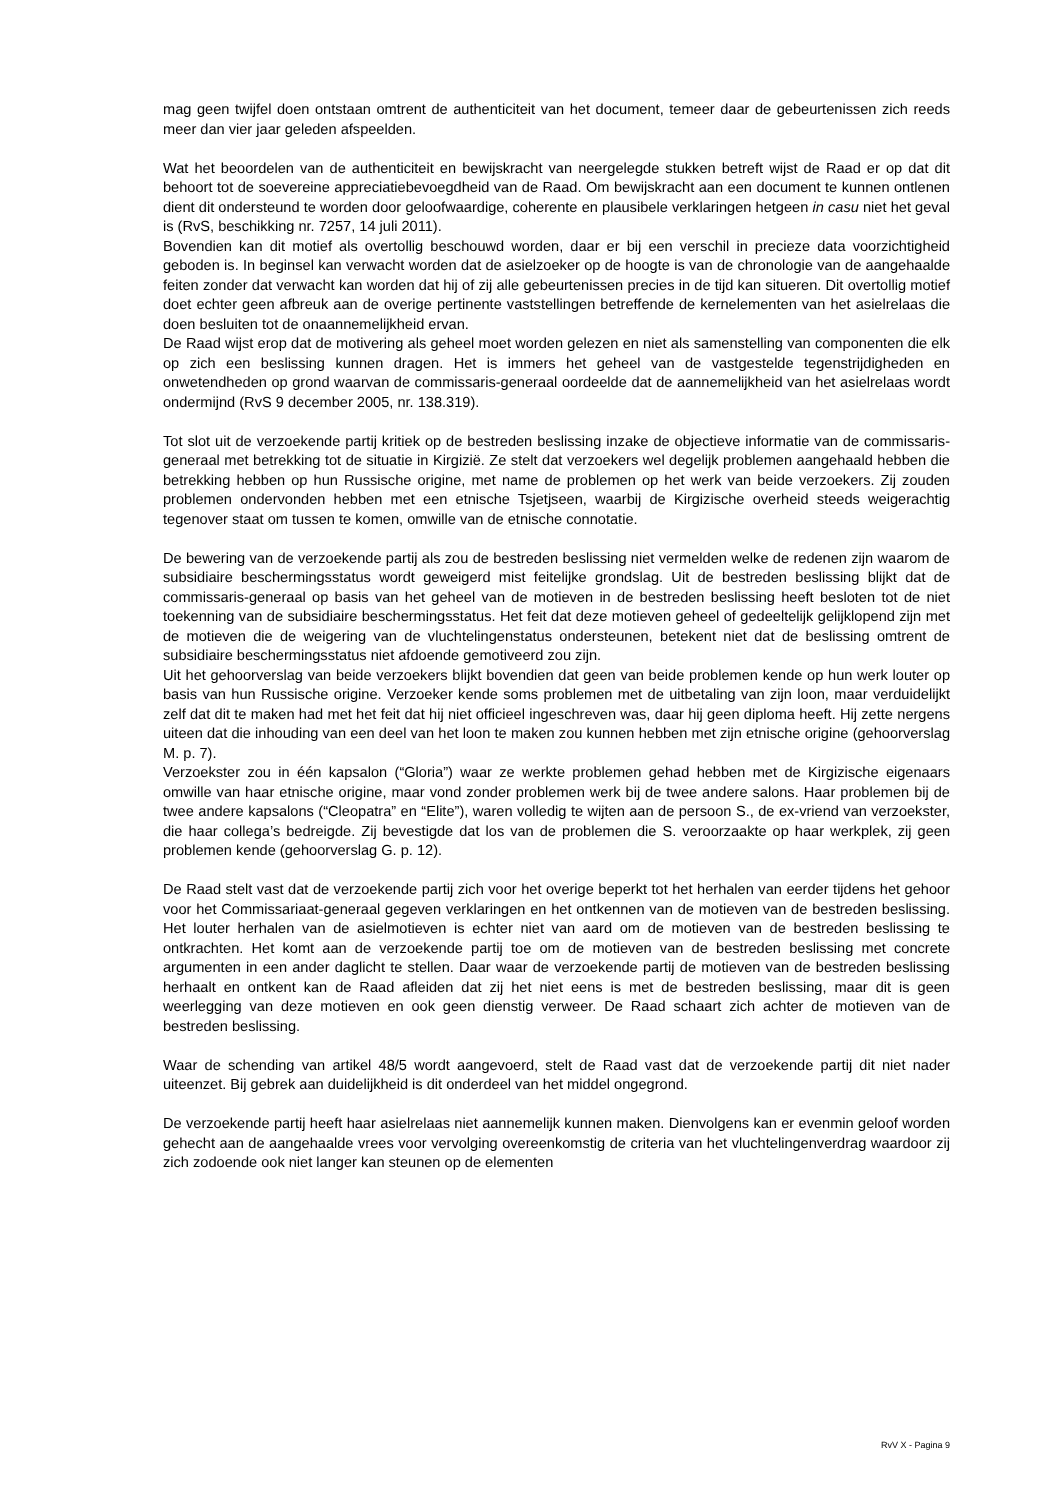mag geen twijfel doen ontstaan omtrent de authenticiteit van het document, temeer daar de gebeurtenissen zich reeds meer dan vier jaar geleden afspeelden.
Wat het beoordelen van de authenticiteit en bewijskracht van neergelegde stukken betreft wijst de Raad er op dat dit behoort tot de soevereine appreciatiebevoegdheid van de Raad. Om bewijskracht aan een document te kunnen ontlenen dient dit ondersteund te worden door geloofwaardige, coherente en plausibele verklaringen hetgeen in casu niet het geval is (RvS, beschikking nr. 7257, 14 juli 2011).
Bovendien kan dit motief als overtollig beschouwd worden, daar er bij een verschil in precieze data voorzichtigheid geboden is. In beginsel kan verwacht worden dat de asielzoeker op de hoogte is van de chronologie van de aangehaalde feiten zonder dat verwacht kan worden dat hij of zij alle gebeurtenissen precies in de tijd kan situeren. Dit overtollig motief doet echter geen afbreuk aan de overige pertinente vaststellingen betreffende de kernelementen van het asielrelaas die doen besluiten tot de onaannemelijkheid ervan.
De Raad wijst erop dat de motivering als geheel moet worden gelezen en niet als samenstelling van componenten die elk op zich een beslissing kunnen dragen. Het is immers het geheel van de vastgestelde tegenstrijdigheden en onwetendheden op grond waarvan de commissaris-generaal oordeelde dat de aannemelijkheid van het asielrelaas wordt ondermijnd (RvS 9 december 2005, nr. 138.319).
Tot slot uit de verzoekende partij kritiek op de bestreden beslissing inzake de objectieve informatie van de commissaris-generaal met betrekking tot de situatie in Kirgizië. Ze stelt dat verzoekers wel degelijk problemen aangehaald hebben die betrekking hebben op hun Russische origine, met name de problemen op het werk van beide verzoekers. Zij zouden problemen ondervonden hebben met een etnische Tsjetjseen, waarbij de Kirgizische overheid steeds weigerachtig tegenover staat om tussen te komen, omwille van de etnische connotatie.
De bewering van de verzoekende partij als zou de bestreden beslissing niet vermelden welke de redenen zijn waarom de subsidiaire beschermingsstatus wordt geweigerd mist feitelijke grondslag. Uit de bestreden beslissing blijkt dat de commissaris-generaal op basis van het geheel van de motieven in de bestreden beslissing heeft besloten tot de niet toekenning van de subsidiaire beschermingsstatus. Het feit dat deze motieven geheel of gedeeltelijk gelijklopend zijn met de motieven die de weigering van de vluchtelingenstatus ondersteunen, betekent niet dat de beslissing omtrent de subsidiaire beschermingsstatus niet afdoende gemotiveerd zou zijn.
Uit het gehoorverslag van beide verzoekers blijkt bovendien dat geen van beide problemen kende op hun werk louter op basis van hun Russische origine. Verzoeker kende soms problemen met de uitbetaling van zijn loon, maar verduidelijkt zelf dat dit te maken had met het feit dat hij niet officieel ingeschreven was, daar hij geen diploma heeft. Hij zette nergens uiteen dat die inhouding van een deel van het loon te maken zou kunnen hebben met zijn etnische origine (gehoorverslag M. p. 7).
Verzoekster zou in één kapsalon (“Gloria”) waar ze werkte problemen gehad hebben met de Kirgizische eigenaars omwille van haar etnische origine, maar vond zonder problemen werk bij de twee andere salons. Haar problemen bij de twee andere kapsalons (“Cleopatra” en “Elite”), waren volledig te wijten aan de persoon S., de ex-vriend van verzoekster, die haar collega’s bedreigde. Zij bevestigde dat los van de problemen die S. veroorzaakte op haar werkplek, zij geen problemen kende (gehoorverslag G. p. 12).
De Raad stelt vast dat de verzoekende partij zich voor het overige beperkt tot het herhalen van eerder tijdens het gehoor voor het Commissariaat-generaal gegeven verklaringen en het ontkennen van de motieven van de bestreden beslissing. Het louter herhalen van de asielmotieven is echter niet van aard om de motieven van de bestreden beslissing te ontkrachten. Het komt aan de verzoekende partij toe om de motieven van de bestreden beslissing met concrete argumenten in een ander daglicht te stellen. Daar waar de verzoekende partij de motieven van de bestreden beslissing herhaalt en ontkent kan de Raad afleiden dat zij het niet eens is met de bestreden beslissing, maar dit is geen weerlegging van deze motieven en ook geen dienstig verweer. De Raad schaart zich achter de motieven van de bestreden beslissing.
Waar de schending van artikel 48/5 wordt aangevoerd, stelt de Raad vast dat de verzoekende partij dit niet nader uiteenzet. Bij gebrek aan duidelijkheid is dit onderdeel van het middel ongegrond.
De verzoekende partij heeft haar asielrelaas niet aannemelijk kunnen maken. Dienvolgens kan er evenmin geloof worden gehecht aan de aangehaalde vrees voor vervolging overeenkomstig de criteria van het vluchtelingenverdrag waardoor zij zich zodoende ook niet langer kan steunen op de elementen
RvV X - Pagina 9